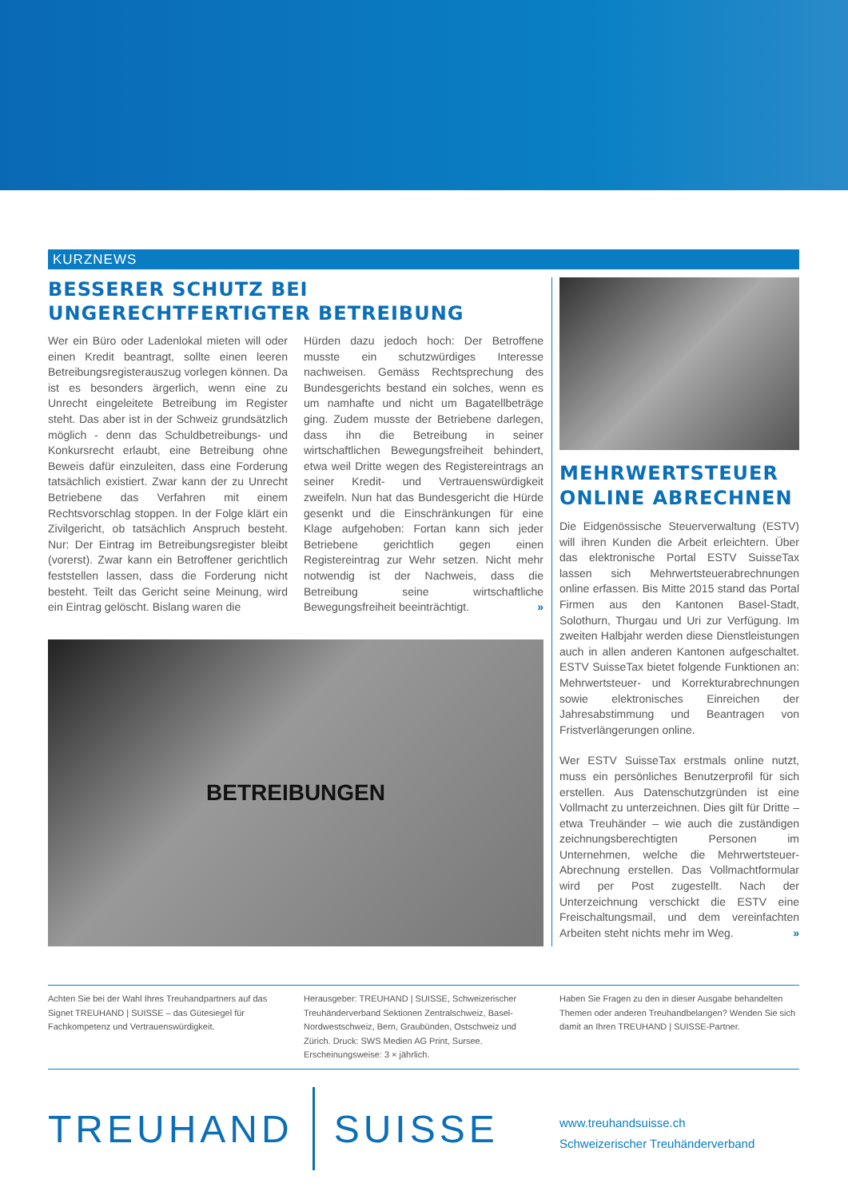KURZNEWS
BESSERER SCHUTZ BEI
UNGERECHTFERTIGTER BETREIBUNG
Wer ein Büro oder Ladenlokal mieten will oder einen Kredit beantragt, sollte einen leeren Betreibungsregisterauszug vorlegen können. Da ist es besonders ärgerlich, wenn eine zu Unrecht eingeleitete Betreibung im Register steht. Das aber ist in der Schweiz grundsätzlich möglich - denn das Schuldbetreibungs- und Konkursrecht erlaubt, eine Betreibung ohne Beweis dafür einzuleiten, dass eine Forderung tatsächlich existiert. Zwar kann der zu Unrecht Betriebene das Verfahren mit einem Rechtsvorschlag stoppen. In der Folge klärt ein Zivilgericht, ob tatsächlich Anspruch besteht. Nur: Der Eintrag im Betreibungsregister bleibt (vorerst). Zwar kann ein Betroffener gerichtlich feststellen lassen, dass die Forderung nicht besteht. Teilt das Gericht seine Meinung, wird ein Eintrag gelöscht. Bislang waren die
Hürden dazu jedoch hoch: Der Betroffene musste ein schutzwürdiges Interesse nachweisen. Gemäss Rechtsprechung des Bundesgerichts bestand ein solches, wenn es um namhafte und nicht um Bagatellbeträge ging. Zudem musste der Betriebene darlegen, dass ihn die Betreibung in seiner wirtschaftlichen Bewegungsfreiheit behindert, etwa weil Dritte wegen des Registereintrags an seiner Kredit- und Vertrauenswürdigkeit zweifeln. Nun hat das Bundesgericht die Hürde gesenkt und die Einschränkungen für eine Klage aufgehoben: Fortan kann sich jeder Betriebene gerichtlich gegen einen Registereintrag zur Wehr setzen. Nicht mehr notwendig ist der Nachweis, dass die Betreibung seine wirtschaftliche Bewegungsfreiheit beeinträchtigt. »
BETREIBUNGEN
MEHRWERTSTEUER
ONLINE ABRECHNEN
Die Eidgenössische Steuerverwaltung (ESTV) will ihren Kunden die Arbeit erleichtern. Über das elektronische Portal ESTV SuisseTax lassen sich Mehrwertsteuerabrechnungen online erfassen. Bis Mitte 2015 stand das Portal Firmen aus den Kantonen Basel-Stadt, Solothurn, Thurgau und Uri zur Verfügung. Im zweiten Halbjahr werden diese Dienstleistungen auch in allen anderen Kantonen aufgeschaltet. ESTV SuisseTax bietet folgende Funktionen an: Mehrwertsteuer- und Korrekturabrechnungen sowie elektronisches Einreichen der Jahresabstimmung und Beantragen von Fristverlängerungen online.
Wer ESTV SuisseTax erstmals online nutzt, muss ein persönliches Benutzerprofil für sich erstellen. Aus Datenschutzgründen ist eine Vollmacht zu unterzeichnen. Dies gilt für Dritte – etwa Treuhänder – wie auch die zuständigen zeichnungsberechtigten Personen im Unternehmen, welche die Mehrwertsteuer-Abrechnung erstellen. Das Vollmachtformular wird per Post zugestellt. Nach der Unterzeichnung verschickt die ESTV eine Freischaltungsmail, und dem vereinfachten Arbeiten steht nichts mehr im Weg. »
Achten Sie bei der Wahl Ihres Treuhandpartners auf das Signet TREUHAND | SUISSE – das Gütesiegel für Fachkompetenz und Vertrauenswürdigkeit.
Herausgeber: TREUHAND | SUISSE, Schweizerischer Treuhänderverband Sektionen Zentralschweiz, Basel-Nordwestschweiz, Bern, Graubünden, Ostschweiz und Zürich. Druck: SWS Medien AG Print, Sursee. Erscheinungsweise: 3 × jährlich.
Haben Sie Fragen zu den in dieser Ausgabe behandelten Themen oder anderen Treuhandbelangen? Wenden Sie sich damit an Ihren TREUHAND | SUISSE-Partner.
TREUHAND SUISSE
www.treuhandsuisse.ch
Schweizerischer Treuhänderverband